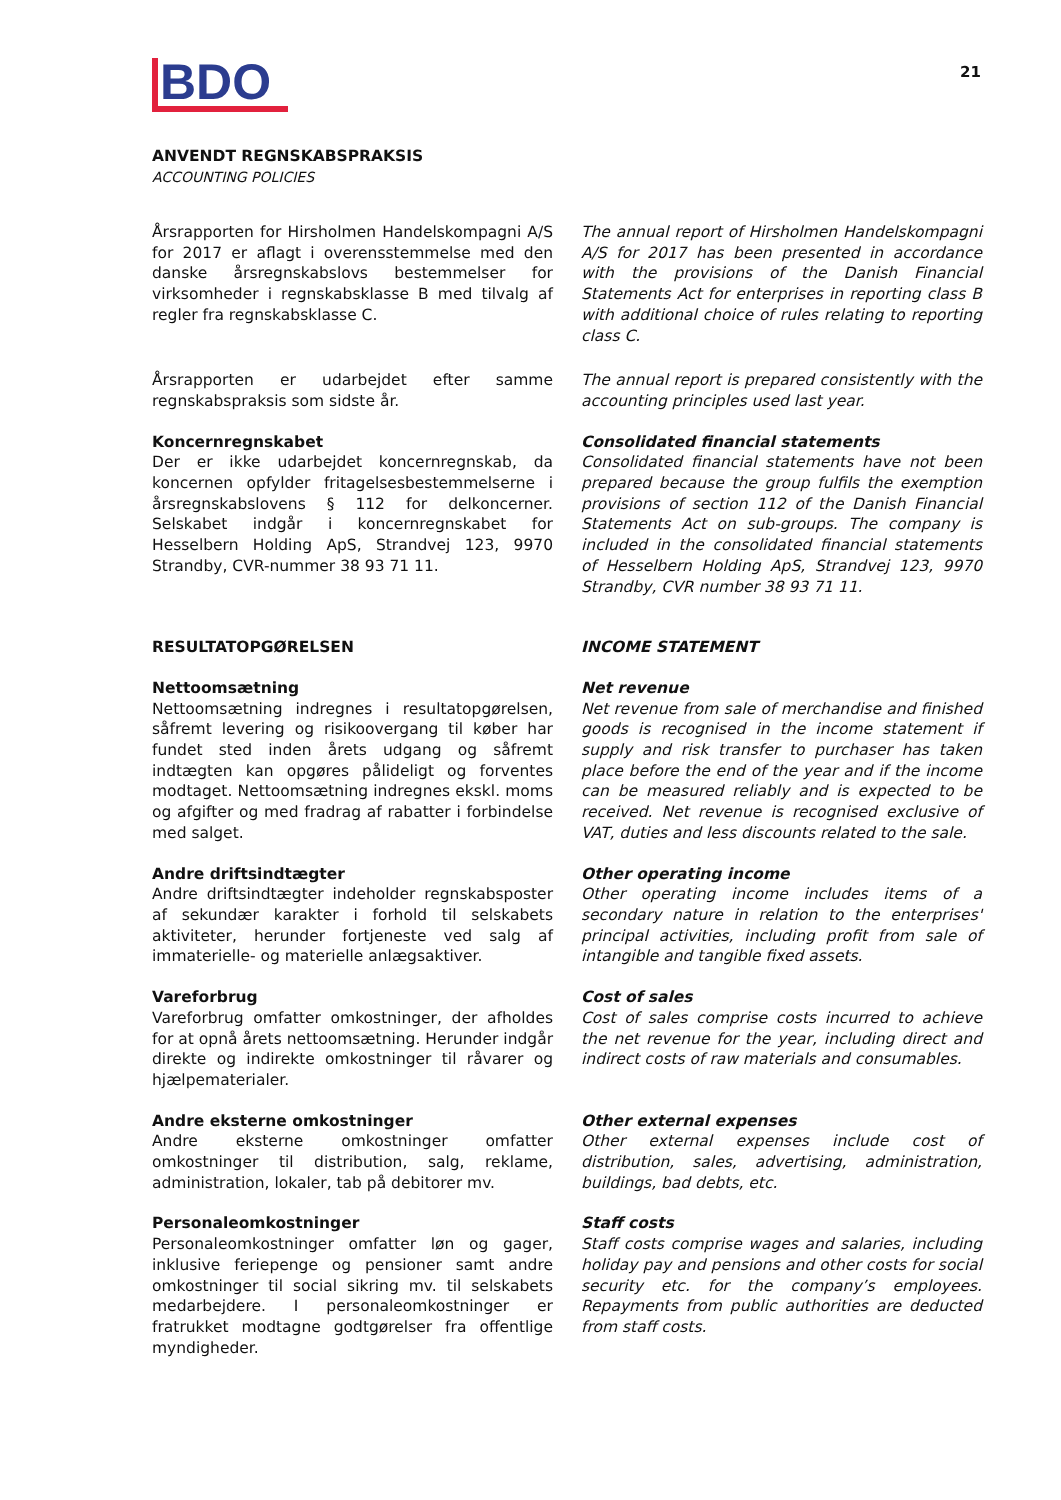BDO 21
ANVENDT REGNSKABSPRAKSIS
ACCOUNTING POLICIES
Årsrapporten for Hirsholmen Handelskompagni A/S for 2017 er aflagt i overensstemmelse med den danske årsregnskabslovs bestemmelser for virksomheder i regnskabsklasse B med tilvalg af regler fra regnskabsklasse C.
The annual report of Hirsholmen Handels­kompagni A/S for 2017 has been presented in accordance with the provisions of the Danish Financial Statements Act for enterprises in reporting class B with additional choice of rules relating to reporting class C.
Årsrapporten er udarbejdet efter samme regnskabspraksis som sidste år.
The annual report is prepared consistently with the accounting principles used last year.
Koncernregnskabet
Der er ikke udarbejdet koncernregnskab, da koncernen opfylder fritagelsesbestemmelserne i årsregnskabslovens § 112 for delkoncerner. Selskabet indgår i koncernregnskabet for Hesselbern Holding ApS, Strandvej 123, 9970 Strandby, CVR-nummer 38 93 71 11.
Consolidated financial statements
Consolidated financial statements have not been prepared because the group fulfils the exemption provisions of section 112 of the Danish Financial Statements Act on sub-groups. The company is included in the consolidated financial statements of Hesselbern Holding ApS, Strandvej 123, 9970 Strandby, CVR number 38 93 71 11.
RESULTATOPGØRELSEN INCOME STATEMENT
Nettoomsætning
Nettoomsætning indregnes i resultatopgørelsen, såfremt levering og risikoovergang til køber har fundet sted inden årets udgang og såfremt indtægten kan opgøres pålideligt og forventes modtaget. Nettoomsætning indregnes ekskl. moms og afgifter og med fradrag af rabatter i forbindelse med salget.
Net revenue
Net revenue from sale of merchandise and finished goods is recognised in the income statement if supply and risk transfer to purchaser has taken place before the end of the year and if the income can be measured reliably and is expected to be received. Net revenue is recognised exclusive of VAT, duties and less discounts related to the sale.
Andre driftsindtægter
Andre driftsindtægter indeholder regnskabsposter af sekundær karakter i forhold til selskabets aktiviteter, herunder fortjeneste ved salg af immaterielle- og materielle anlægsaktiver.
Other operating income
Other operating income includes items of a secondary nature in relation to the enterprises' principal activities, including profit from sale of intangible and tangible fixed assets.
Vareforbrug
Vareforbrug omfatter omkostninger, der afholdes for at opnå årets nettoomsætning. Herunder indgår direkte og indirekte omkostninger til råvarer og hjælpematerialer.
Cost of sales
Cost of sales comprise costs incurred to achieve the net revenue for the year, including direct and indirect costs of raw materials and consumables.
Andre eksterne omkostninger
Andre eksterne omkostninger omfatter omkostninger til distribution, salg, reklame, administration, lokaler, tab på debitorer mv.
Other external expenses
Other external expenses include cost of distribution, sales, advertising, administration, buildings, bad debts, etc.
Personaleomkostninger
Personaleomkostninger omfatter løn og gager, inklusive feriepenge og pensioner samt andre omkostninger til social sikring mv. til selskabets medarbejdere. I personaleomkostninger er fratrukket modtagne godtgørelser fra offentlige myndigheder.
Staff costs
Staff costs comprise wages and salaries, including holiday pay and pensions and other costs for social security etc. for the company’s employees. Repayments from public authorities are deducted from staff costs.